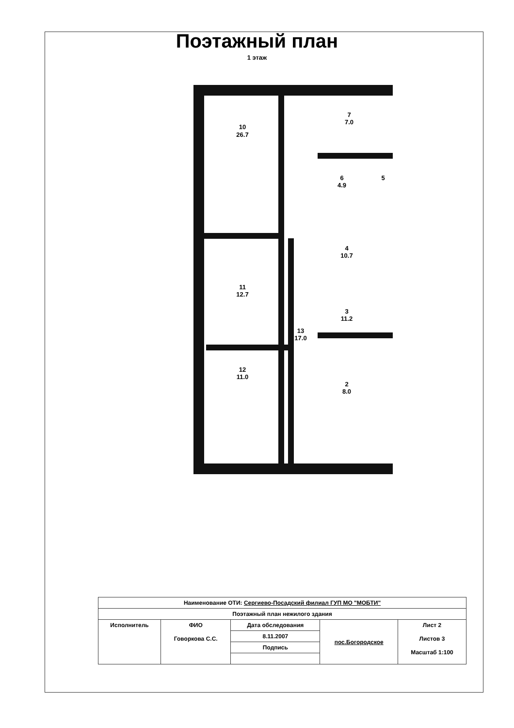Поэтажный план
1 этаж
10
26.7
7
7.0
6
4.9
5
4
10.7
3
11.2
2
8.0
11
12.7
12
11.0
13
17.0
| Наименование ОТИ: Сергиево-Посадский филиал ГУП МО "МОБТИ" | | | | |
| Поэтажный план нежилого здания | | | | |
| Исполнитель | ФИО Говоркова С.С. | Дата обследования | пос.Богородское | Лист 2 Листов 3 Масштаб 1:100 |
| | | 8.11.2007 | | |
| | | Подпись | | |